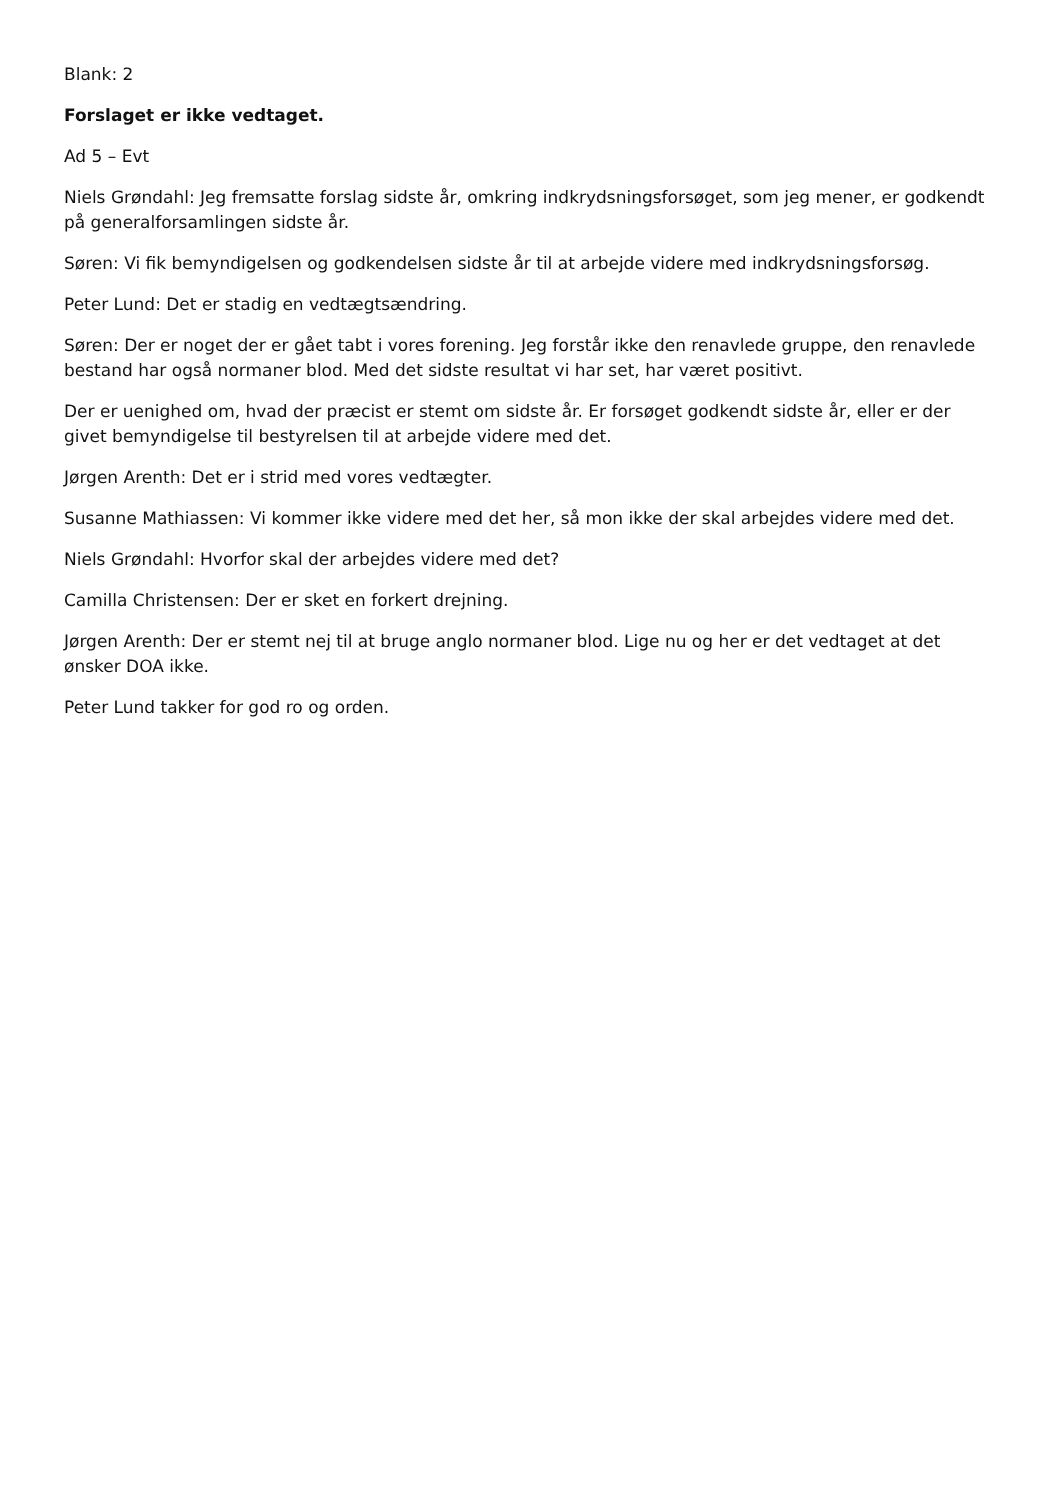Blank: 2
Forslaget er ikke vedtaget.
Ad 5 – Evt
Niels Grøndahl: Jeg fremsatte forslag sidste år, omkring indkrydsningsforsøget, som jeg mener, er godkendt på generalforsamlingen sidste år.
Søren: Vi fik bemyndigelsen og godkendelsen sidste år til at arbejde videre med indkrydsningsforsøg.
Peter Lund: Det er stadig en vedtægtsændring.
Søren: Der er noget der er gået tabt i vores forening. Jeg forstår ikke den renavlede gruppe, den renavlede bestand har også normaner blod. Med det sidste resultat vi har set, har været positivt.
Der er uenighed om, hvad der præcist er stemt om sidste år. Er forsøget godkendt sidste år, eller er der givet bemyndigelse til bestyrelsen til at arbejde videre med det.
Jørgen Arenth: Det er i strid med vores vedtægter.
Susanne Mathiassen: Vi kommer ikke videre med det her, så mon ikke der skal arbejdes videre med det.
Niels Grøndahl: Hvorfor skal der arbejdes videre med det?
Camilla Christensen: Der er sket en forkert drejning.
Jørgen Arenth: Der er stemt nej til at bruge anglo normaner blod. Lige nu og her er det vedtaget at det ønsker DOA ikke.
Peter Lund takker for god ro og orden.